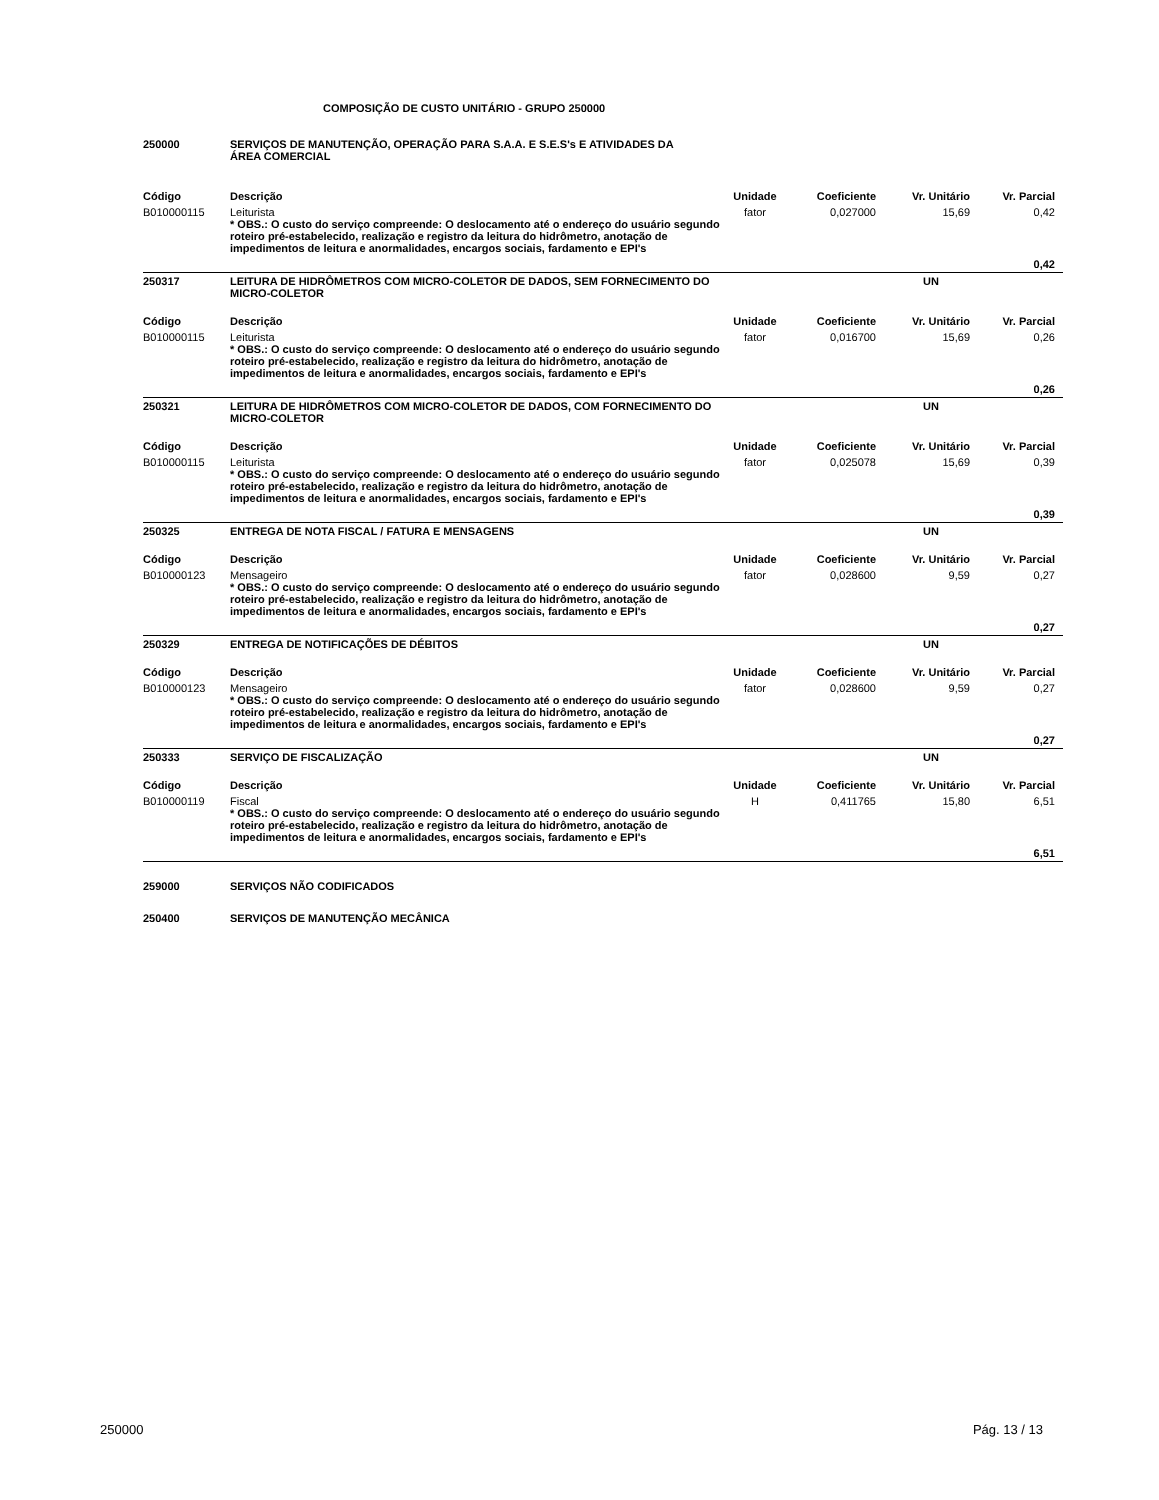COMPOSIÇÃO DE CUSTO UNITÁRIO - GRUPO 250000
| 250000 | SERVIÇOS DE MANUTENÇÃO, OPERAÇÃO PARA S.A.A. E S.E.S's E ATIVIDADES DA ÁREA COMERCIAL | | | | |
| Código | Descrição | Unidade | Coeficiente | Vr. Unitário | Vr. Parcial |
| B010000115 | Leiturista * OBS.: O custo do serviço compreende: O deslocamento até o endereço do usuário segundo roteiro pré-estabelecido, realização e registro da leitura do hidrômetro, anotação de impedimentos de leitura e anormalidades, encargos sociais, fardamento e EPI's | fator | 0,027000 | 15,69 | 0,42 |
| | | | | | 0,42 |
| 250317 | LEITURA DE HIDRÔMETROS COM MICRO-COLETOR DE DADOS, SEM FORNECIMENTO DO MICRO-COLETOR | | | UN | |
| Código | Descrição | Unidade | Coeficiente | Vr. Unitário | Vr. Parcial |
| B010000115 | Leiturista * OBS.: O custo do serviço compreende: O deslocamento até o endereço do usuário segundo roteiro pré-estabelecido, realização e registro da leitura do hidrômetro, anotação de impedimentos de leitura e anormalidades, encargos sociais, fardamento e EPI's | fator | 0,016700 | 15,69 | 0,26 |
| | | | | | 0,26 |
| 250321 | LEITURA DE HIDRÔMETROS COM MICRO-COLETOR DE DADOS, COM FORNECIMENTO DO MICRO-COLETOR | | | UN | |
| Código | Descrição | Unidade | Coeficiente | Vr. Unitário | Vr. Parcial |
| B010000115 | Leiturista * OBS.: O custo do serviço compreende: O deslocamento até o endereço do usuário segundo roteiro pré-estabelecido, realização e registro da leitura do hidrômetro, anotação de impedimentos de leitura e anormalidades, encargos sociais, fardamento e EPI's | fator | 0,025078 | 15,69 | 0,39 |
| | | | | | 0,39 |
| 250325 | ENTREGA DE NOTA FISCAL / FATURA E MENSAGENS | | | UN | |
| Código | Descrição | Unidade | Coeficiente | Vr. Unitário | Vr. Parcial |
| B010000123 | Mensageiro * OBS.: O custo do serviço compreende: O deslocamento até o endereço do usuário segundo roteiro pré-estabelecido, realização e registro da leitura do hidrômetro, anotação de impedimentos de leitura e anormalidades, encargos sociais, fardamento e EPI's | fator | 0,028600 | 9,59 | 0,27 |
| | | | | | 0,27 |
| 250329 | ENTREGA DE NOTIFICAÇÕES DE DÉBITOS | | | UN | |
| Código | Descrição | Unidade | Coeficiente | Vr. Unitário | Vr. Parcial |
| B010000123 | Mensageiro * OBS.: O custo do serviço compreende: O deslocamento até o endereço do usuário segundo roteiro pré-estabelecido, realização e registro da leitura do hidrômetro, anotação de impedimentos de leitura e anormalidades, encargos sociais, fardamento e EPI's | fator | 0,028600 | 9,59 | 0,27 |
| | | | | | 0,27 |
| 250333 | SERVIÇO DE FISCALIZAÇÃO | | | UN | |
| Código | Descrição | Unidade | Coeficiente | Vr. Unitário | Vr. Parcial |
| B010000119 | Fiscal * OBS.: O custo do serviço compreende: O deslocamento até o endereço do usuário segundo roteiro pré-estabelecido, realização e registro da leitura do hidrômetro, anotação de impedimentos de leitura e anormalidades, encargos sociais, fardamento e EPI's | H | 0,411765 | 15,80 | 6,51 |
| | | | | | 6,51 |
| 259000 | SERVIÇOS NÃO CODIFICADOS | | | | |
| 250400 | SERVIÇOS DE MANUTENÇÃO MECÂNICA | | | | |
250000 Pág. 13 / 13